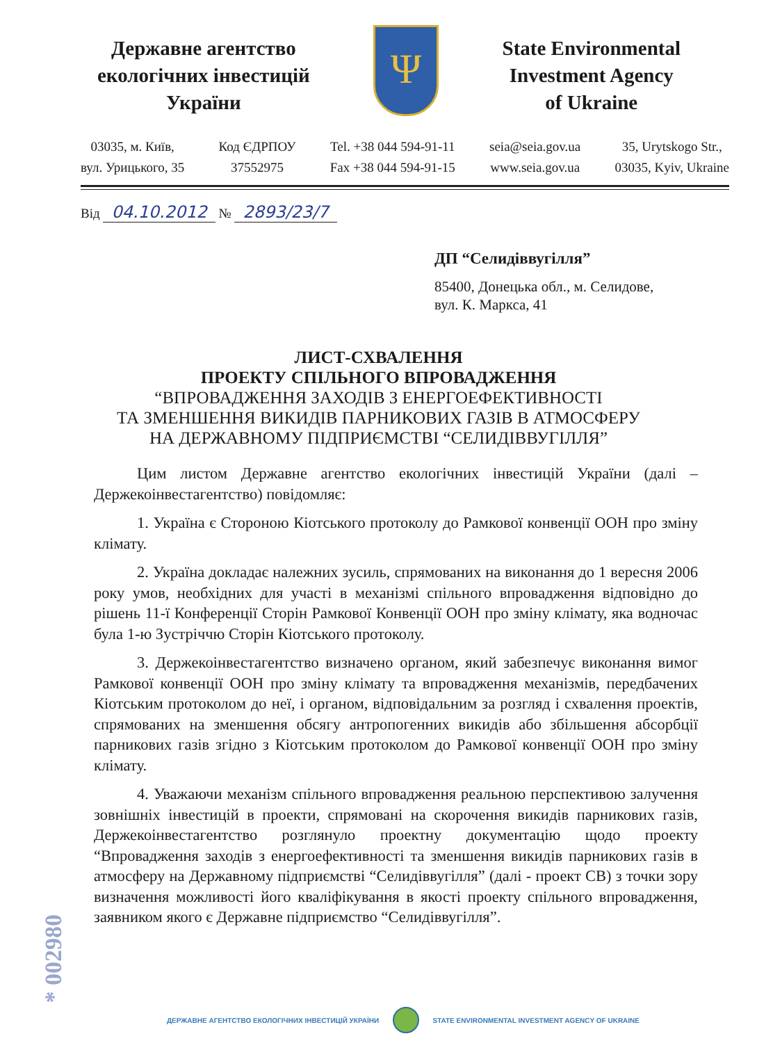Державне агентство
екологічних інвестицій
України
Ψ
State Environmental
Investment Agency
of Ukraine
03035, м. Київ,
вул. Урицького, 35
Код ЄДРПОУ
37552975
Tel. +38 044 594-91-11
Fax +38 044 594-91-15
seia@seia.gov.ua
www.seia.gov.ua
35, Urytskogo Str.,
03035, Kyiv, Ukraine
Від 04.10.2012 № 2893/23/7
ДП “Селидіввугілля”
85400, Донецька обл., м. Селидове,
вул. К. Маркса, 41
ЛИСТ-СХВАЛЕННЯ
ПРОЕКТУ СПІЛЬНОГО ВПРОВАДЖЕННЯ
“ВПРОВАДЖЕННЯ ЗАХОДІВ З ЕНЕРГОЕФЕКТИВНОСТІ
ТА ЗМЕНШЕННЯ ВИКИДІВ ПАРНИКОВИХ ГАЗІВ В АТМОСФЕРУ
НА ДЕРЖАВНОМУ ПІДПРИЄМСТВІ “СЕЛИДІВВУГІЛЛЯ”
Цим листом Державне агентство екологічних інвестицій України (далі – Держекоінвестагентство) повідомляє:
1. Україна є Стороною Кіотського протоколу до Рамкової конвенції ООН про зміну клімату.
2. Україна докладає належних зусиль, спрямованих на виконання до 1 вересня 2006 року умов, необхідних для участі в механізмі спільного впровадження відповідно до рішень 11-ї Конференції Сторін Рамкової Конвенції ООН про зміну клімату, яка водночас була 1-ю Зустріччю Сторін Кіотського протоколу.
3. Держекоінвестагентство визначено органом, який забезпечує виконання вимог Рамкової конвенції ООН про зміну клімату та впровадження механізмів, передбачених Кіотським протоколом до неї, і органом, відповідальним за розгляд і схвалення проектів, спрямованих на зменшення обсягу антропогенних викидів або збільшення абсорбції парникових газів згідно з Кіотським протоколом до Рамкової конвенції ООН про зміну клімату.
4. Уважаючи механізм спільного впровадження реальною перспективою залучення зовнішніх інвестицій в проекти, спрямовані на скорочення викидів парникових газів, Держекоінвестагентство розглянуло проектну документацію щодо проекту “Впровадження заходів з енергоефективності та зменшення викидів парникових газів в атмосферу на Державному підприємстві “Селидіввугілля” (далі - проект СВ) з точки зору визначення можливості його кваліфікування в якості проекту спільного впровадження, заявником якого є Державне підприємство “Селидіввугілля”.
* 002980
ДЕРЖАВНЕ АГЕНТСТВО ЕКОЛОГІЧНИХ ІНВЕСТИЦІЙ УКРАЇНИ STATE ENVIRONMENTAL INVESTMENT AGENCY OF UKRAINE